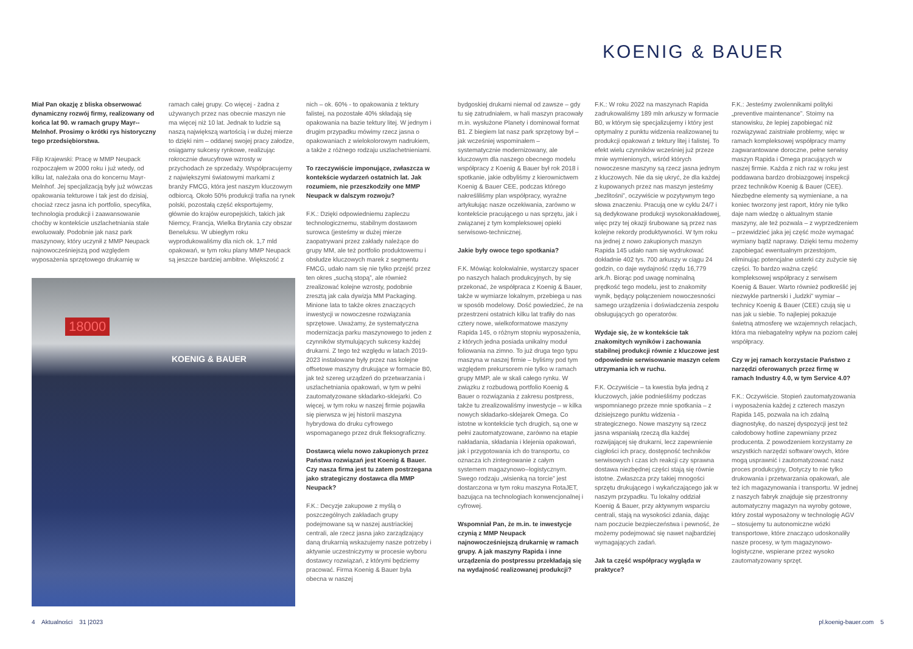KOENIG & BAUER
Miał Pan okazję z bliska obserwować dynamiczny rozwój firmy, realizowany od końca lat 90. w ramach grupy Mayr--Melnhof. Prosimy o krótki rys historyczny tego przedsiębiorstwa.
Filip Krajewski: Pracę w MMP Neupack rozpocząłem w 2000 roku i już wtedy, od kilku lat, należała ona do koncernu Mayr-Melnhof. Jej specjalizacją były już wówczas opakowania tekturowe i tak jest do dzisiaj, chociaż rzecz jasna ich portfolio, specyfika, technologia produkcji i zaawansowanie choćby w kontekście uszlachetniania stale ewoluowały. Podobnie jak nasz park maszynowy, który uczynił z MMP Neupack najnowocześniejszą pod względem wyposażenia sprzętowego drukarnię w
ramach całej grupy. Co więcej - żadna z używanych przez nas obecnie maszyn nie ma więcej niż 10 lat. Jednak to ludzie są naszą największą wartością i w dużej mierze to dzięki nim – oddanej swojej pracy załodze, osiągamy sukcesy rynkowe, realizując rokrocznie dwucyfrowe wzrosty w przychodach ze sprzedaży. Współpracujemy z największymi światowymi markami z branży FMCG, która jest naszym kluczowym odbiorcą. Około 50% produkcji trafia na rynek polski, pozostałą część eksportujemy, głównie do krajów europejskich, takich jak Niemcy, Francja, Wielka Brytania czy obszar Beneluksu. W ubiegłym roku wyprodukowaliśmy dla nich ok. 1,7 mld opakowań, w tym roku plany MMP Neupack są jeszcze bardziej ambitne. Większość z
18000
KOENIG & BAUER
nich – ok. 60% - to opakowania z tektury falistej, na pozostałe 40% składają się opakowania na bazie tektury litej. W jednym i drugim przypadku mówimy rzecz jasna o opakowaniach z wielokolorowym nadrukiem, a także z różnego rodzaju uszlachetnieniami.
To rzeczywiście imponujące, zwłaszcza w kontekście wydarzeń ostatnich lat. Jak rozumiem, nie przeszkodziły one MMP Neupack w dalszym rozwoju?
F.K.: Dzięki odpowiedniemu zapleczu technologicznemu, stabilnym dostawom surowca (jesteśmy w dużej mierze zaopatrywani przez zakłady należące do grupy MM, ale też portfolio produktowemu i obsłudze kluczowych marek z segmentu FMCG, udało nam się nie tylko przejść przez ten okres „suchą stopą”, ale również zrealizować kolejne wzrosty, podobnie zresztą jak cała dywizja MM Packaging. Minione lata to także okres znaczących inwestycji w nowoczesne rozwiązania sprzętowe. Uważamy, że systematyczna modernizacja parku maszynowego to jeden z czynników stymulujących sukcesy każdej drukarni. Z tego też względu w latach 2019-2023 instalowane były przez nas kolejne offsetowe maszyny drukujące w formacie B0, jak też szereg urządzeń do przetwarzania i uszlachetniania opakowań, w tym w pełni zautomatyzowane składarko-sklejarki. Co więcej, w tym roku w naszej firmie pojawiła się pierwsza w jej historii maszyna hybrydowa do druku cyfrowego wspomaganego przez druk fleksograficzny.
Dostawcą wielu nowo zakupionych przez Państwa rozwiązań jest Koenig & Bauer. Czy nasza firma jest tu zatem postrzegana jako strategiczny dostawca dla MMP Neupack?
F.K.: Decyzje zakupowe z myślą o poszczególnych zakładach grupy podejmowane są w naszej austriackiej centrali, ale rzecz jasna jako zarządzający daną drukarnią wskazujemy nasze potrzeby i aktywnie uczestniczymy w procesie wyboru dostawcy rozwiązań, z którymi będziemy pracować. Firma Koenig & Bauer była obecna w naszej
bydgoskiej drukarni niemal od zawsze – gdy tu się zatrudniałem, w hali maszyn pracowały m.in. wysłużone Planety i dominował format B1. Z biegiem lat nasz park sprzętowy był – jak wcześniej wspominałem – systematycznie modernizowany, ale kluczowym dla naszego obecnego modelu współpracy z Koenig & Bauer był rok 2018 i spotkanie, jakie odbyliśmy z kierownictwem Koenig & Bauer CEE, podczas którego nakreśliliśmy plan współpracy, wyraźne artykułując nasze oczekiwania, zarówno w kontekście pracującego u nas sprzętu, jak i związanej z tym kompleksowej opieki serwisowo-technicznej.
Jakie były owoce tego spotkania?
F.K. Mówiąc kolokwialnie, wystarczy spacer po naszych halach produkcyjnych, by się przekonać, że współpraca z Koenig & Bauer, także w wymiarze lokalnym, przebiega u nas w sposób modelowy. Dość powiedzieć, że na przestrzeni ostatnich kilku lat trafiły do nas cztery nowe, wielkoformatowe maszyny Rapida 145, o różnym stopniu wyposażenia, z których jedna posiada unikalny moduł foliowania na zimno. To już druga tego typu maszyna w naszej firmie – byliśmy pod tym względem prekursorem nie tylko w ramach grupy MMP, ale w skali całego rynku. W związku z rozbudową portfolio Koenig & Bauer o rozwiązania z zakresu postpress, także tu zrealizowaliśmy inwestycje – w kilka nowych składarko-sklejarek Omega. Co istotne w kontekście tych drugich, są one w pełni zautomatyzowane, zarówno na etapie nakładania, składania i klejenia opakowań, jak i przygotowania ich do transportu, co oznacza ich zintegrowanie z całym systemem magazynowo--logistycznym. Swego rodzaju „wisienką na torcie” jest dostarczona w tym roku maszyna RotaJET, bazująca na technologiach konwencjonalnej i cyfrowej.
Wspomniał Pan, że m.in. te inwestycje czynią z MMP Neupack najnowocześniejszą drukarnię w ramach grupy. A jak maszyny Rapida i inne urządzenia do postpressu przekładają się na wydajność realizowanej produkcji?
F.K.: W roku 2022 na maszynach Rapida zadrukowaliśmy 189 mln arkuszy w formacie B0, w którym się specjalizujemy i który jest optymalny z punktu widzenia realizowanej tu produkcji opakowań z tektury litej i falistej. To efekt wielu czynników wcześniej już przeze mnie wymienionych, wśród których nowoczesne maszyny są rzecz jasna jednym z kluczowych. Nie da się ukryć, że dla każdej z kupowanych przez nas maszyn jesteśmy „bezlitośni”, oczywiście w pozytywnym tego słowa znaczeniu. Pracują one w cyklu 24/7 i są dedykowane produkcji wysokonakładowej, więc przy tej okazji śrubowane są przez nas kolejne rekordy produktywności. W tym roku na jednej z nowo zakupionych maszyn Rapida 145 udało nam się wydrukować dokładnie 402 tys. 700 arkuszy w ciągu 24 godzin, co daje wydajność rzędu 16,779 ark./h. Biorąc pod uwagę nominalną prędkość tego modelu, jest to znakomity wynik, będący połączeniem nowoczesności samego urządzenia i doświadczenia zespołu obsługujących go operatorów.
Wydaje się, że w kontekście tak znakomitych wyników i zachowania stabilnej produkcji równie z kluczowe jest odpowiednie serwisowanie maszyn celem utrzymania ich w ruchu.
F.K. Oczywiście – ta kwestia była jedną z kluczowych, jakie podnieśliśmy podczas wspomnianego przeze mnie spotkania – z dzisiejszego punktu widzenia - strategicznego. Nowe maszyny są rzecz jasna wspaniałą rzeczą dla każdej rozwijającej się drukarni, lecz zapewnienie ciągłości ich pracy, dostępność techników serwisowych i czas ich reakcji czy sprawna dostawa niezbędnej części stają się równie istotne. Zwłaszcza przy takiej mnogości sprzętu drukującego i wykańczającego jak w naszym przypadku. Tu lokalny oddział Koenig & Bauer, przy aktywnym wsparciu centrali, stają na wysokości zdania, dając nam poczucie bezpieczeństwa i pewność, że możemy podejmować się nawet najbardziej wymagających zadań.
Jak ta część współpracy wygląda w praktyce?
F.K.: Jesteśmy zwolennikami polityki „preventive maintenance”. Stoimy na stanowisku, że lepiej zapobiegać niż rozwiązywać zaistniałe problemy, więc w ramach kompleksowej współpracy mamy zagwarantowane doroczne, pełne serwisy maszyn Rapida i Omega pracujących w naszej firmie. Każda z nich raz w roku jest poddawana bardzo drobiazgowej inspekcji przez techników Koenig & Bauer (CEE). Niezbędne elementy są wymieniane, a na koniec tworzony jest raport, który nie tylko daje nam wiedzę o aktualnym stanie maszyny, ale też pozwala – z wyprzedzeniem – przewidzieć jaka jej część może wymagać wymiany bądź naprawy. Dzięki temu możemy zapobiegać ewentualnym przestojom, eliminując potencjalne usterki czy zużycie się części. To bardzo ważna część kompleksowej współpracy z serwisem Koenig & Bauer. Warto również podkreślić jej niezwykle partnerski i „ludzki” wymiar –technicy Koenig & Bauer (CEE) czują się u nas jak u siebie. To najlepiej pokazuje świetną atmosferę we wzajemnych relacjach, która ma niebagatelny wpływ na poziom całej współpracy.
Czy w jej ramach korzystacie Państwo z narzędzi oferowanych przez firmę w ramach Industry 4.0, w tym Service 4.0?
F.K.: Oczywiście. Stopień zautomatyzowania i wyposażenia każdej z czterech maszyn Rapida 145, pozwala na ich zdalną diagnostykę, do naszej dyspozycji jest też całodobowy hotline zapewniany przez producenta. Z powodzeniem korzystamy ze wszystkich narzędzi software’owych, które mogą usprawnić i zautomatyzować nasz proces produkcyjny, Dotyczy to nie tylko drukowania i przetwarzania opakowań, ale też ich magazynowania i transportu. W jednej z naszych fabryk znajduje się przestronny automatyczny magazyn na wyroby gotowe, który został wyposażony w technologię AGV – stosujemy tu autonomiczne wózki transportowe, które znacząco udoskonaliły nasze procesy, w tym magazynowo-logistyczne, wspierane przez wysoko zautomatyzowany sprzęt.
4 Aktualności 31 |2023 pl.koenig-bauer.com 5